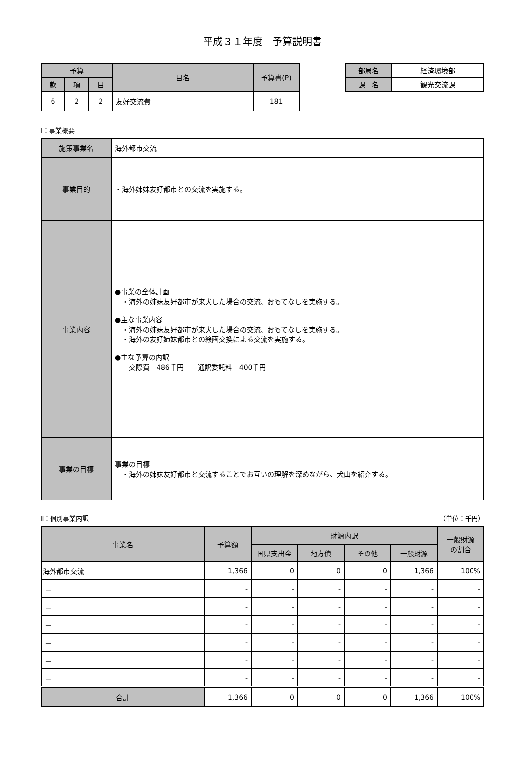平成３１年度　予算説明書
| 予算 | | | 目名 | 予算書(P) |
| --- | --- | --- | --- | --- |
| 款 | 項 | 目 | | |
| 6 | 2 | 2 | 友好交流費 | 181 |
| 部局名 | 経済環境部 |
| 課 名 | 観光交流課 |
Ⅰ：事業概要
| 施策事業名 | 海外都市交流 |
| 事業目的 | ・海外姉妹友好都市との交流を実施する。 |
| 事業内容 | ●事業の全体計画 ・海外の姉妹友好都市が来犬した場合の交流、おもてなしを実施する。 ●主な事業内容 ・海外の姉妹友好都市が来犬した場合の交流、おもてなしを実施する。 ・海外の友好姉妹都市との絵画交換による交流を実施する。 ●主な予算の内訳 交際費 486千円 通訳委託料 400千円 |
| 事業の目標 | 事業の目標 ・海外の姉妹友好都市と交流することでお互いの理解を深めながら、犬山を紹介する。 |
Ⅱ：個別事業内訳 （単位：千円）
| 事業名 | 予算額 | 財源内訳 | | | | 一般財源 の割合 |
| --- | --- | --- | --- | --- | --- | --- |
| | | 国県支出金 | 地方債 | その他 | 一般財源 | |
| 海外都市交流 | 1,366 | 0 | 0 | 0 | 1,366 | 100% |
| － | - | - | - | - | - | - |
| － | - | - | - | - | - | - |
| － | - | - | - | - | - | - |
| － | - | - | - | - | - | - |
| － | - | - | - | - | - | - |
| － | - | - | - | - | - | - |
| 合計 | 1,366 | 0 | 0 | 0 | 1,366 | 100% |